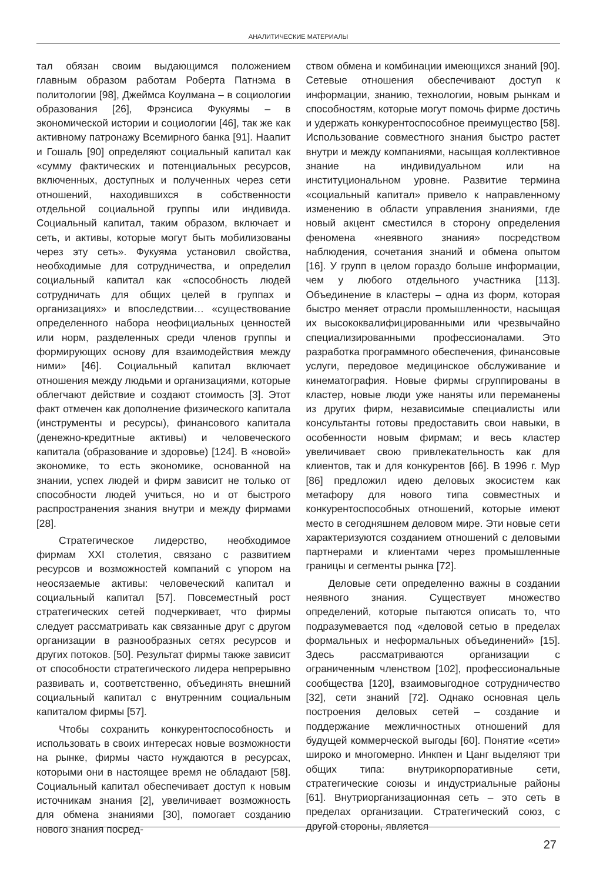АНАЛИТИЧЕСКИЕ МАТЕРИАЛЫ
тал обязан своим выдающимся положением главным образом работам Роберта Патнэма в политологии [98], Джеймса Коулмана – в социологии образования [26], Фрэнсиса Фукуямы – в экономической истории и социологии [46], так же как активному патронажу Всемирного банка [91]. Наапит и Гошаль [90] определяют социальный капитал как «сумму фактических и потенциальных ресурсов, включенных, доступных и полученных через сети отношений, находившихся в собственности отдельной социальной группы или индивида. Социальный капитал, таким образом, включает и сеть, и активы, которые могут быть мобилизованы через эту сеть». Фукуяма установил свойства, необходимые для сотрудничества, и определил социальный капитал как «способность людей сотрудничать для общих целей в группах и организациях» и впоследствии… «существование определенного набора неофициальных ценностей или норм, разделенных среди членов группы и формирующих основу для взаимодействия между ними» [46]. Социальный капитал включает отношения между людьми и организациями, которые облегчают действие и создают стоимость [3]. Этот факт отмечен как дополнение физического капитала (инструменты и ресурсы), финансового капитала (денежно-кредитные активы) и человеческого капитала (образование и здоровье) [124]. В «новой» экономике, то есть экономике, основанной на знании, успех людей и фирм зависит не только от способности людей учиться, но и от быстрого распространения знания внутри и между фирмами [28].
Стратегическое лидерство, необходимое фирмам XXI столетия, связано с развитием ресурсов и возможностей компаний с упором на неосязаемые активы: человеческий капитал и социальный капитал [57]. Повсеместный рост стратегических сетей подчеркивает, что фирмы следует рассматривать как связанные друг с другом организации в разнообразных сетях ресурсов и других потоков. [50]. Результат фирмы также зависит от способности стратегического лидера непрерывно развивать и, соответственно, объединять внешний социальный капитал с внутренним социальным капиталом фирмы [57].
Чтобы сохранить конкурентоспособность и использовать в своих интересах новые возможности на рынке, фирмы часто нуждаются в ресурсах, которыми они в настоящее время не обладают [58]. Социальный капитал обеспечивает доступ к новым источникам знания [2], увеличивает возможность для обмена знаниями [30], помогает созданию нового знания посред-
ством обмена и комбинации имеющихся знаний [90]. Сетевые отношения обеспечивают доступ к информации, знанию, технологии, новым рынкам и способностям, которые могут помочь фирме достичь и удержать конкурентоспособное преимущество [58]. Использование совместного знания быстро растет внутри и между компаниями, насыщая коллективное знание на индивидуальном или на институциональном уровне. Развитие термина «социальный капитал» привело к направленному изменению в области управления знаниями, где новый акцент сместился в сторону определения феномена «неявного знания» посредством наблюдения, сочетания знаний и обмена опытом [16]. У групп в целом гораздо больше информации, чем у любого отдельного участника [113]. Объединение в кластеры – одна из форм, которая быстро меняет отрасли промышленности, насыщая их высококвалифицированными или чрезвычайно специализированными профессионалами. Это разработка программного обеспечения, финансовые услуги, передовое медицинское обслуживание и кинематография. Новые фирмы сгруппированы в кластер, новые люди уже наняты или переманены из других фирм, независимые специалисты или консультанты готовы предоставить свои навыки, в особенности новым фирмам; и весь кластер увеличивает свою привлекательность как для клиентов, так и для конкурентов [66]. В 1996 г. Мур [86] предложил идею деловых экосистем как метафору для нового типа совместных и конкурентоспособных отношений, которые имеют место в сегодняшнем деловом мире. Эти новые сети характеризуются созданием отношений с деловыми партнерами и клиентами через промышленные границы и сегменты рынка [72].
Деловые сети определенно важны в создании неявного знания. Существует множество определений, которые пытаются описать то, что подразумевается под «деловой сетью в пределах формальных и неформальных объединений» [15]. Здесь рассматриваются организации с ограниченным членством [102], профессиональные сообщества [120], взаимовыгодное сотрудничество [32], сети знаний [72]. Однако основная цель построения деловых сетей – создание и поддержание межличностных отношений для будущей коммерческой выгоды [60]. Понятие «сети» широко и многомерно. Инкпен и Цанг выделяют три общих типа: внутрикорпоративные сети, стратегические союзы и индустриальные районы [61]. Внутриорганизационная сеть – это сеть в пределах организации. Стратегический союз, с другой стороны, является
27